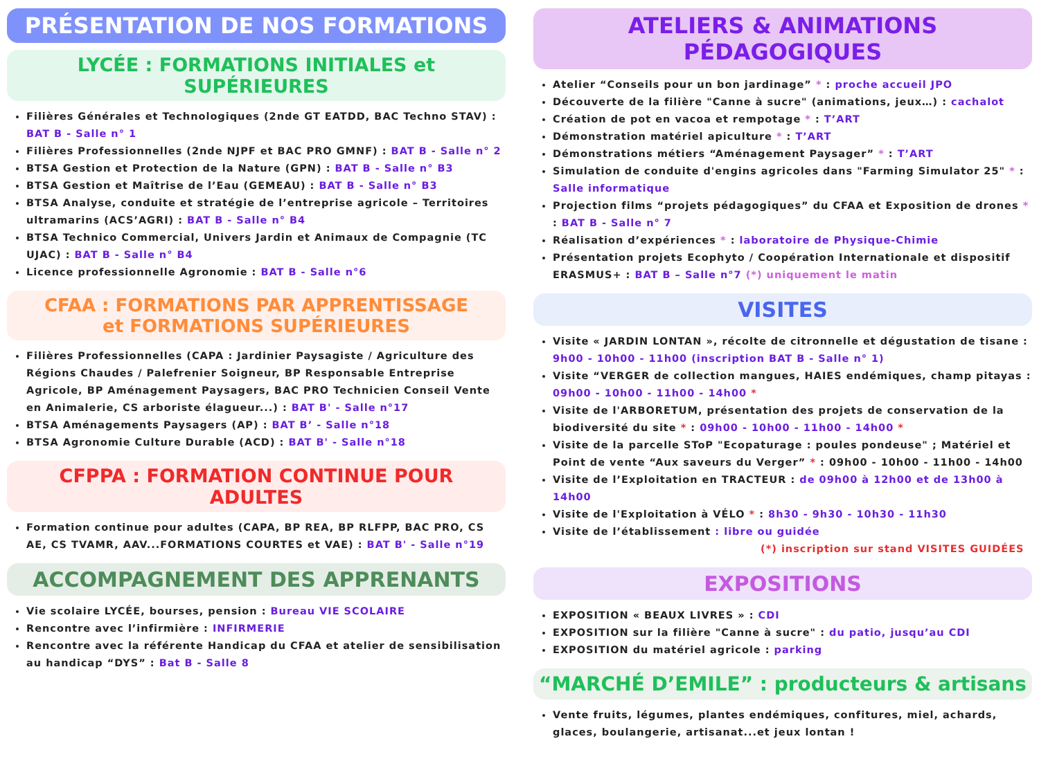PRÉSENTATION DE NOS FORMATIONS
LYCÉE : FORMATIONS INITIALES et SUPÉRIEURES
Filières Générales et Technologiques (2nde GT EATDD, BAC Techno STAV) : BAT B - Salle n° 1
Filières Professionnelles (2nde NJPF et BAC PRO GMNF) : BAT B - Salle n° 2
BTSA Gestion et Protection de la Nature (GPN) : BAT B - Salle n° B3
BTSA Gestion et Maîtrise de l’Eau (GEMEAU) : BAT B - Salle n° B3
BTSA Analyse, conduite et stratégie de l’entreprise agricole – Territoires ultramarins (ACS’AGRI) : BAT B - Salle n° B4
BTSA Technico Commercial, Univers Jardin et Animaux de Compagnie (TC UJAC) : BAT B - Salle n° B4
Licence professionnelle Agronomie : BAT B - Salle n°6
CFAA : FORMATIONS PAR APPRENTISSAGE
et FORMATIONS SUPÉRIEURES
Filières Professionnelles (CAPA : Jardinier Paysagiste / Agriculture des Régions Chaudes / Palefrenier Soigneur, BP Responsable Entreprise Agricole, BP Aménagement Paysagers, BAC PRO Technicien Conseil Vente en Animalerie, CS arboriste élagueur...) : BAT B' - Salle n°17
BTSA Aménagements Paysagers (AP) : BAT B’ - Salle n°18
BTSA Agronomie Culture Durable (ACD) : BAT B' - Salle n°18
CFPPA : FORMATION CONTINUE POUR ADULTES
Formation continue pour adultes (CAPA, BP REA, BP RLFPP, BAC PRO, CS AE, CS TVAMR, AAV...FORMATIONS COURTES et VAE) : BAT B' - Salle n°19
ACCOMPAGNEMENT DES APPRENANTS
Vie scolaire LYCÉE, bourses, pension : Bureau VIE SCOLAIRE
Rencontre avec l’infirmière : INFIRMERIE
Rencontre avec la référente Handicap du CFAA et atelier de sensibilisation au handicap “DYS” : Bat B - Salle 8
ATELIERS & ANIMATIONS PÉDAGOGIQUES
Atelier “Conseils pour un bon jardinage” * : proche accueil JPO
Découverte de la filière "Canne à sucre" (animations, jeux…) : cachalot
Création de pot en vacoa et rempotage * : T’ART
Démonstration matériel apiculture * : T’ART
Démonstrations métiers “Aménagement Paysager” * : T’ART
Simulation de conduite d'engins agricoles dans "Farming Simulator 25" * : Salle informatique
Projection films “projets pédagogiques” du CFAA et Exposition de drones * : BAT B - Salle n° 7
Réalisation d’expériences * : laboratoire de Physique-Chimie
Présentation projets Ecophyto / Coopération Internationale et dispositif ERASMUS+ : BAT B – Salle n°7 (*) uniquement le matin
VISITES
Visite « JARDIN LONTAN », récolte de citronnelle et dégustation de tisane : 9h00 - 10h00 - 11h00 (inscription BAT B - Salle n° 1)
Visite “VERGER de collection mangues, HAIES endémiques, champ pitayas : 09h00 - 10h00 - 11h00 - 14h00 *
Visite de l'ARBORETUM, présentation des projets de conservation de la biodiversité du site * : 09h00 - 10h00 - 11h00 - 14h00 *
Visite de la parcelle SToP "Ecopaturage : poules pondeuse" ; Matériel et Point de vente “Aux saveurs du Verger” * : 09h00 - 10h00 - 11h00 - 14h00
Visite de l’Exploitation en TRACTEUR : de 09h00 à 12h00 et de 13h00 à 14h00
Visite de l'Exploitation à VÉLO * : 8h30 - 9h30 - 10h30 - 11h30
Visite de l’établissement : libre ou guidée
(*) inscription sur stand VISITES GUIDÉES
EXPOSITIONS
EXPOSITION « BEAUX LIVRES » : CDI
EXPOSITION sur la filière "Canne à sucre" : du patio, jusqu’au CDI
EXPOSITION du matériel agricole : parking
“MARCHÉ D’EMILE” : producteurs & artisans
Vente fruits, légumes, plantes endémiques, confitures, miel, achards, glaces, boulangerie, artisanat...et jeux lontan !